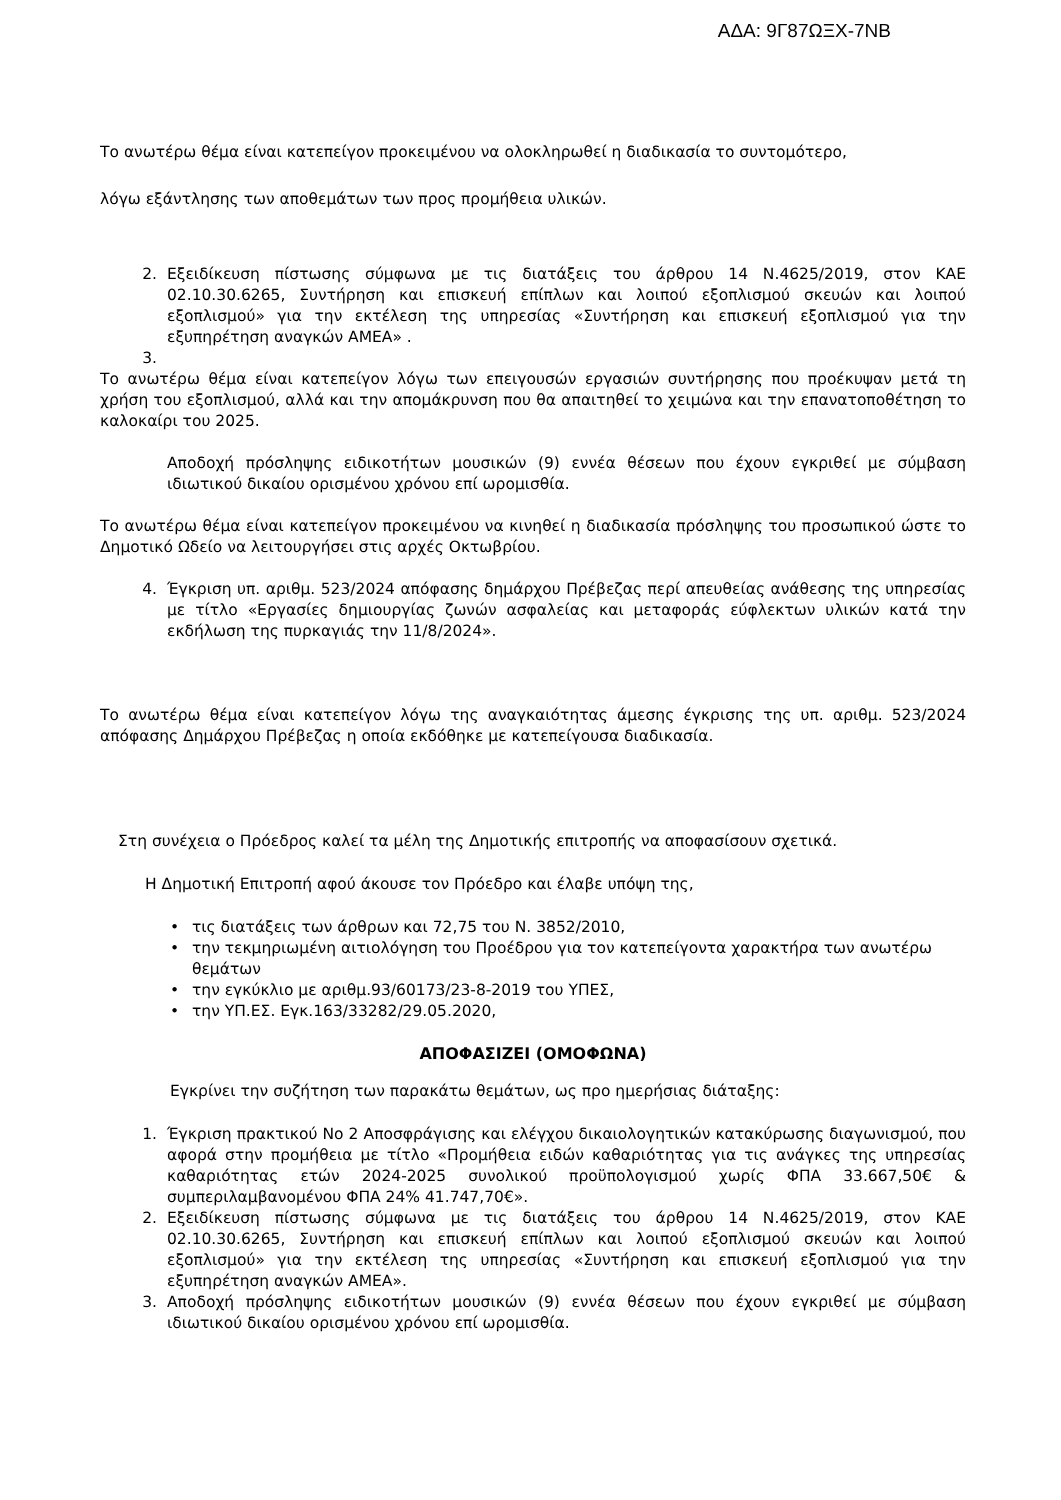ΑΔΑ: 9Γ87ΩΞΧ-7ΝΒ
Το ανωτέρω θέμα είναι κατεπείγον προκειμένου να ολοκληρωθεί η διαδικασία το συντομότερο,
λόγω εξάντλησης των αποθεμάτων των προς προμήθεια υλικών.
2. Εξειδίκευση πίστωσης σύμφωνα με τις διατάξεις του άρθρου 14 Ν.4625/2019, στον ΚΑΕ 02.10.30.6265, Συντήρηση και επισκευή επίπλων και λοιπού εξοπλισμού σκευών και λοιπού εξοπλισμού» για την εκτέλεση της υπηρεσίας «Συντήρηση και επισκευή εξοπλισμού για την εξυπηρέτηση αναγκών ΑΜΕΑ» .
3.
Το ανωτέρω θέμα είναι κατεπείγον λόγω των επειγουσών εργασιών συντήρησης που προέκυψαν μετά τη χρήση του εξοπλισμού, αλλά και την απομάκρυνση που θα απαιτηθεί το χειμώνα και την επανατοποθέτηση το καλοκαίρι του 2025.
Αποδοχή πρόσληψης ειδικοτήτων μουσικών (9) εννέα θέσεων που έχουν εγκριθεί με σύμβαση ιδιωτικού δικαίου ορισμένου χρόνου επί ωρομισθία.
Το ανωτέρω θέμα είναι κατεπείγον προκειμένου να κινηθεί η διαδικασία πρόσληψης του προσωπικού ώστε το Δημοτικό Ωδείο να λειτουργήσει στις αρχές Οκτωβρίου.
4. Έγκριση υπ. αριθμ. 523/2024 απόφασης δημάρχου Πρέβεζας περί απευθείας ανάθεσης της υπηρεσίας με τίτλο «Εργασίες δημιουργίας ζωνών ασφαλείας και μεταφοράς εύφλεκτων υλικών κατά την εκδήλωση της πυρκαγιάς την 11/8/2024».
Το ανωτέρω θέμα είναι κατεπείγον λόγω της αναγκαιότητας άμεσης έγκρισης της υπ. αριθμ. 523/2024 απόφασης Δημάρχου Πρέβεζας η οποία εκδόθηκε με κατεπείγουσα διαδικασία.
Στη συνέχεια ο Πρόεδρος καλεί τα μέλη της Δημοτικής επιτροπής να αποφασίσουν σχετικά.
Η Δημοτική Επιτροπή αφού άκουσε τον Πρόεδρο και έλαβε υπόψη της,
• τις διατάξεις των άρθρων και 72,75 του Ν. 3852/2010,
• την τεκμηριωμένη αιτιολόγηση του Προέδρου για τον κατεπείγοντα χαρακτήρα των ανωτέρω θεμάτων
• την εγκύκλιο με αριθμ.93/60173/23-8-2019 του ΥΠΕΣ,
• την ΥΠ.ΕΣ. Εγκ.163/33282/29.05.2020,
ΑΠΟΦΑΣΙΖΕΙ (ΟΜΟΦΩΝΑ)
Εγκρίνει την συζήτηση των παρακάτω θεμάτων, ως προ ημερήσιας διάταξης:
1. Έγκριση πρακτικού Νο 2 Αποσφράγισης και ελέγχου δικαιολογητικών κατακύρωσης διαγωνισμού, που αφορά στην προμήθεια με τίτλο «Προμήθεια ειδών καθαριότητας για τις ανάγκες της υπηρεσίας καθαριότητας ετών 2024-2025 συνολικού προϋπολογισμού χωρίς ΦΠΑ 33.667,50€ & συμπεριλαμβανομένου ΦΠΑ 24% 41.747,70€».
2. Εξειδίκευση πίστωσης σύμφωνα με τις διατάξεις του άρθρου 14 Ν.4625/2019, στον ΚΑΕ 02.10.30.6265, Συντήρηση και επισκευή επίπλων και λοιπού εξοπλισμού σκευών και λοιπού εξοπλισμού» για την εκτέλεση της υπηρεσίας «Συντήρηση και επισκευή εξοπλισμού για την εξυπηρέτηση αναγκών ΑΜΕΑ».
3. Αποδοχή πρόσληψης ειδικοτήτων μουσικών (9) εννέα θέσεων που έχουν εγκριθεί με σύμβαση ιδιωτικού δικαίου ορισμένου χρόνου επί ωρομισθία.